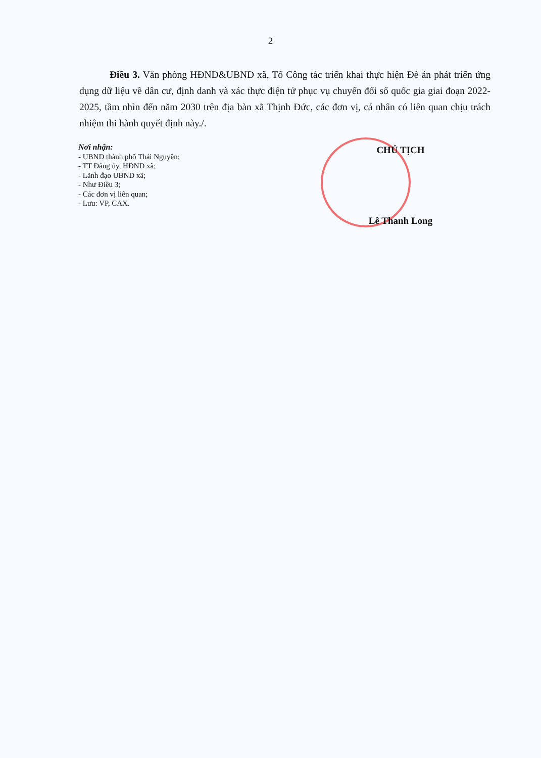2
Điều 3. Văn phòng HĐND&UBND xã, Tổ Công tác triển khai thực hiện Đề án phát triển ứng dụng dữ liệu về dân cư, định danh và xác thực điện tử phục vụ chuyển đổi số quốc gia giai đoạn 2022-2025, tầm nhìn đến năm 2030 trên địa bàn xã Thịnh Đức, các đơn vị, cá nhân có liên quan chịu trách nhiệm thi hành quyết định này./.
Nơi nhận:
- UBND thành phố Thái Nguyên;
- TT Đảng ủy, HĐND xã;
- Lãnh đạo UBND xã;
- Như Điều 3;
- Các đơn vị liên quan;
- Lưu: VP, CAX.
CHỦ TỊCH
Lê Thanh Long